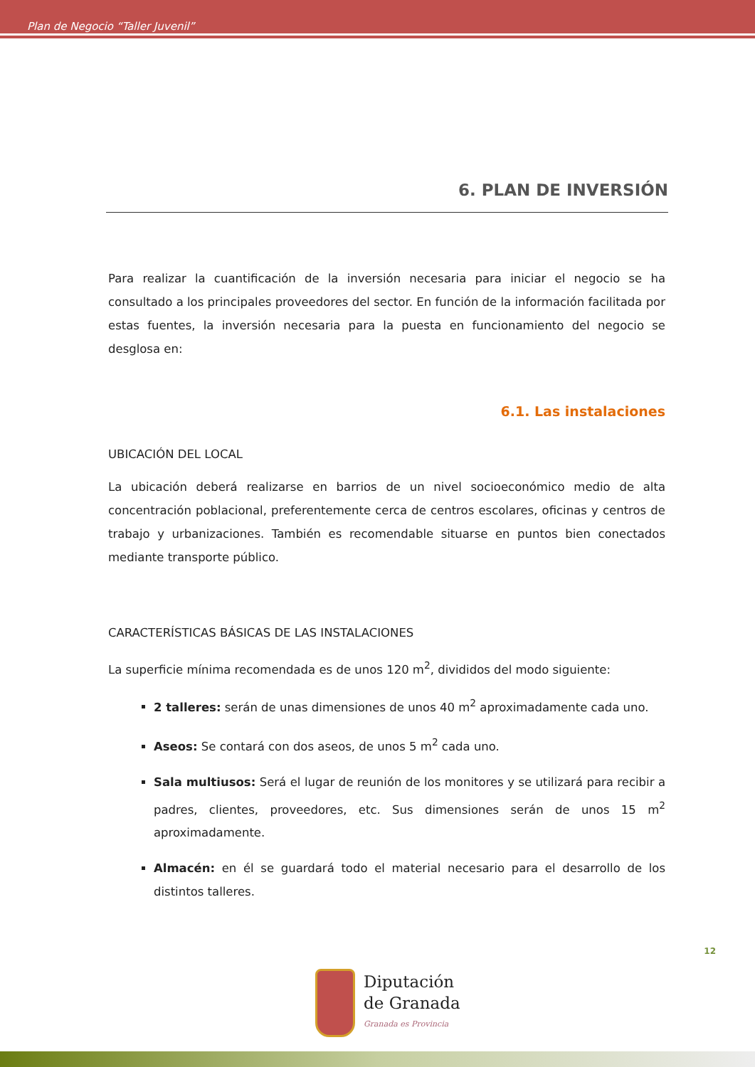Plan de Negocio “Taller Juvenil”
6. PLAN DE INVERSIÓN
Para realizar la cuantificación de la inversión necesaria para iniciar el negocio se ha consultado a los principales proveedores del sector. En función de la información facilitada por estas fuentes, la inversión necesaria para la puesta en funcionamiento del negocio se desglosa en:
6.1. Las instalaciones
UBICACIÓN DEL LOCAL
La ubicación deberá realizarse en barrios de un nivel socioeconómico medio de alta concentración poblacional, preferentemente cerca de centros escolares, oficinas y centros de trabajo y urbanizaciones. También es recomendable situarse en puntos bien conectados mediante transporte público.
CARACTERÍSTICAS BÁSICAS DE LAS INSTALACIONES
La superficie mínima recomendada es de unos 120 m<sup>2</sup>, divididos del modo siguiente:
2 talleres: serán de unas dimensiones de unos 40 m<sup>2</sup> aproximadamente cada uno.
Aseos: Se contará con dos aseos, de unos 5 m<sup>2</sup> cada uno.
Sala multiusos: Será el lugar de reunión de los monitores y se utilizará para recibir a padres, clientes, proveedores, etc. Sus dimensiones serán de unos 15 m<sup>2</sup> aproximadamente.
Almacén: en él se guardará todo el material necesario para el desarrollo de los distintos talleres.
12
Diputación
de Granada
Granada es Provincia